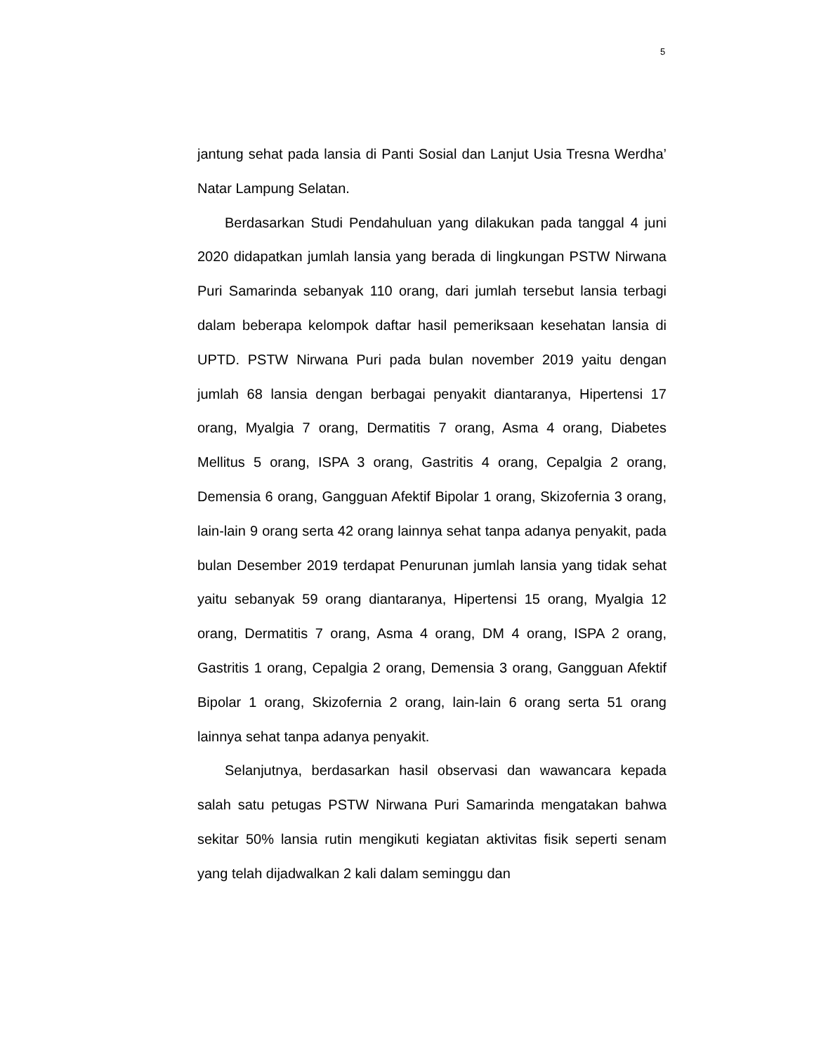5
jantung sehat pada lansia di Panti Sosial dan Lanjut Usia Tresna Werdha’ Natar Lampung Selatan.
Berdasarkan Studi Pendahuluan yang dilakukan pada tanggal 4 juni 2020 didapatkan jumlah lansia yang berada di lingkungan PSTW Nirwana Puri Samarinda sebanyak 110 orang, dari jumlah tersebut lansia terbagi dalam beberapa kelompok daftar hasil pemeriksaan kesehatan lansia di UPTD. PSTW Nirwana Puri pada bulan november 2019 yaitu dengan jumlah 68 lansia dengan berbagai penyakit diantaranya, Hipertensi 17 orang, Myalgia 7 orang, Dermatitis 7 orang, Asma 4 orang, Diabetes Mellitus 5 orang, ISPA 3 orang, Gastritis 4 orang, Cepalgia 2 orang, Demensia 6 orang, Gangguan Afektif Bipolar 1 orang, Skizofernia 3 orang, lain-lain 9 orang serta 42 orang lainnya sehat tanpa adanya penyakit, pada bulan Desember 2019 terdapat Penurunan jumlah lansia yang tidak sehat yaitu sebanyak 59 orang diantaranya, Hipertensi 15 orang, Myalgia 12 orang, Dermatitis 7 orang, Asma 4 orang, DM 4 orang, ISPA 2 orang, Gastritis 1 orang, Cepalgia 2 orang, Demensia 3 orang, Gangguan Afektif Bipolar 1 orang, Skizofernia 2 orang, lain-lain 6 orang serta 51 orang lainnya sehat tanpa adanya penyakit.
Selanjutnya, berdasarkan hasil observasi dan wawancara kepada salah satu petugas PSTW Nirwana Puri Samarinda mengatakan bahwa sekitar 50% lansia rutin mengikuti kegiatan aktivitas fisik seperti senam yang telah dijadwalkan 2 kali dalam seminggu dan